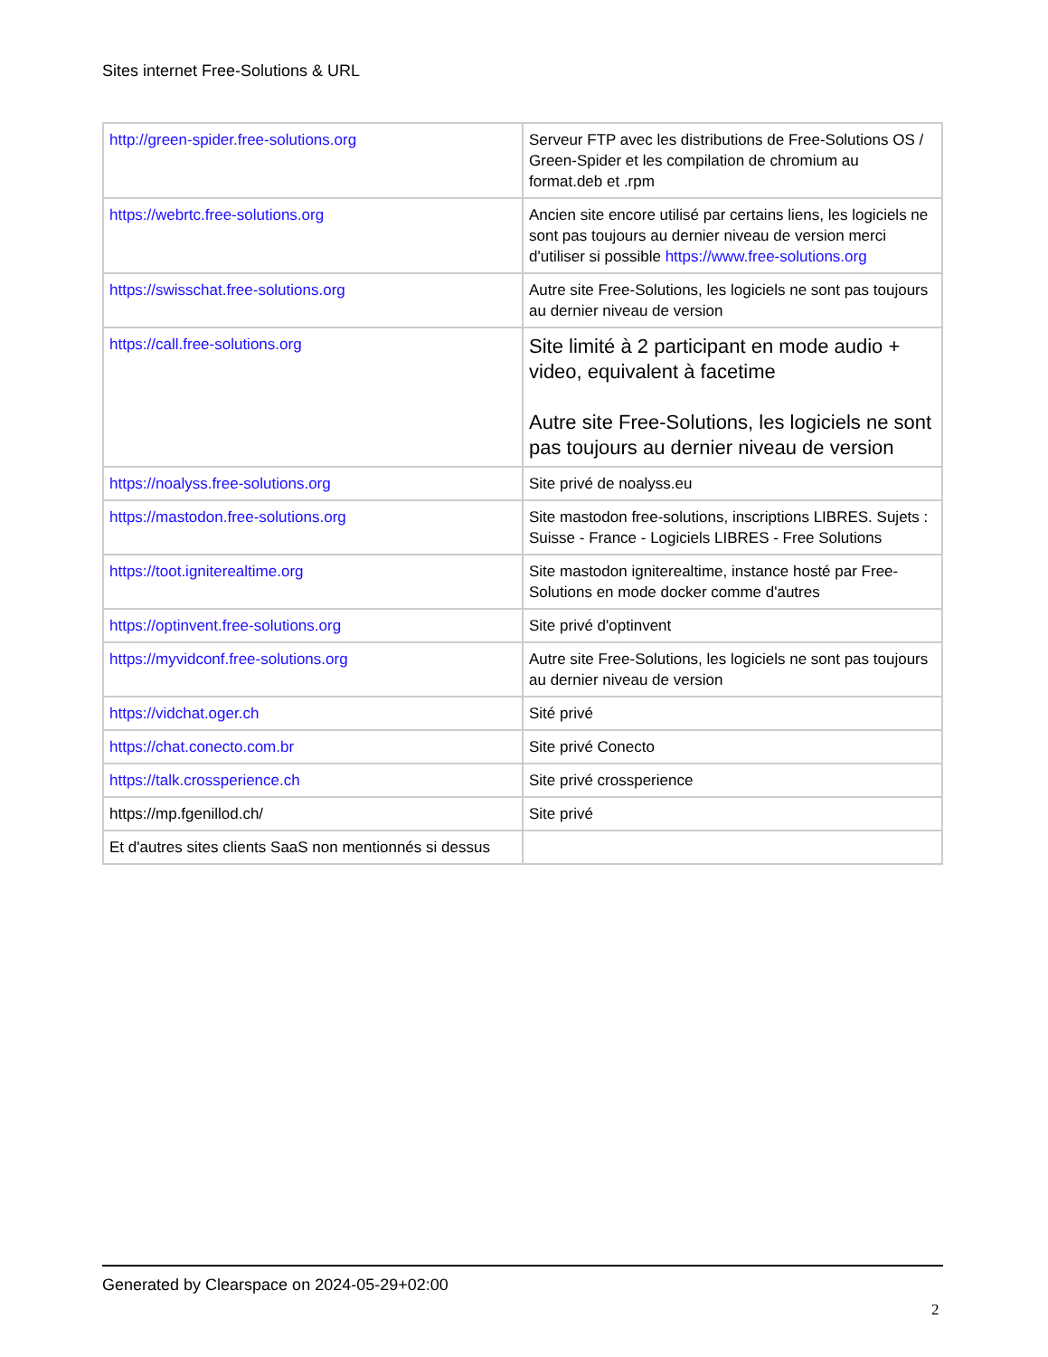Sites internet Free-Solutions & URL
| http://green-spider.free-solutions.org | Serveur FTP avec les distributions de Free-Solutions OS / Green-Spider et les compilation de chromium au format.deb et .rpm |
| https://webrtc.free-solutions.org | Ancien site encore utilisé par certains liens, les logiciels ne sont pas toujours au dernier niveau de version merci d'utiliser si possible https://www.free-solutions.org |
| https://swisschat.free-solutions.org | Autre site Free-Solutions, les logiciels ne sont pas toujours au dernier niveau de version |
| https://call.free-solutions.org | Site limité à 2 participant en mode audio + video, equivalent à facetime Autre site Free-Solutions, les logiciels ne sont pas toujours au dernier niveau de version |
| https://noalyss.free-solutions.org | Site privé de noalyss.eu |
| https://mastodon.free-solutions.org | Site mastodon free-solutions, inscriptions LIBRES. Sujets : Suisse - France - Logiciels LIBRES - Free Solutions |
| https://toot.igniterealtime.org | Site mastodon igniterealtime, instance hosté par Free-Solutions en mode docker comme d'autres |
| https://optinvent.free-solutions.org | Site privé d'optinvent |
| https://myvidconf.free-solutions.org | Autre site Free-Solutions, les logiciels ne sont pas toujours au dernier niveau de version |
| https://vidchat.oger.ch | Sité privé |
| https://chat.conecto.com.br | Site privé Conecto |
| https://talk.crossperience.ch | Site privé crossperience |
| https://mp.fgenillod.ch/ | Site privé |
| Et d'autres sites clients SaaS non mentionnés si dessus | |
Generated by Clearspace on 2024-05-29+02:00
2